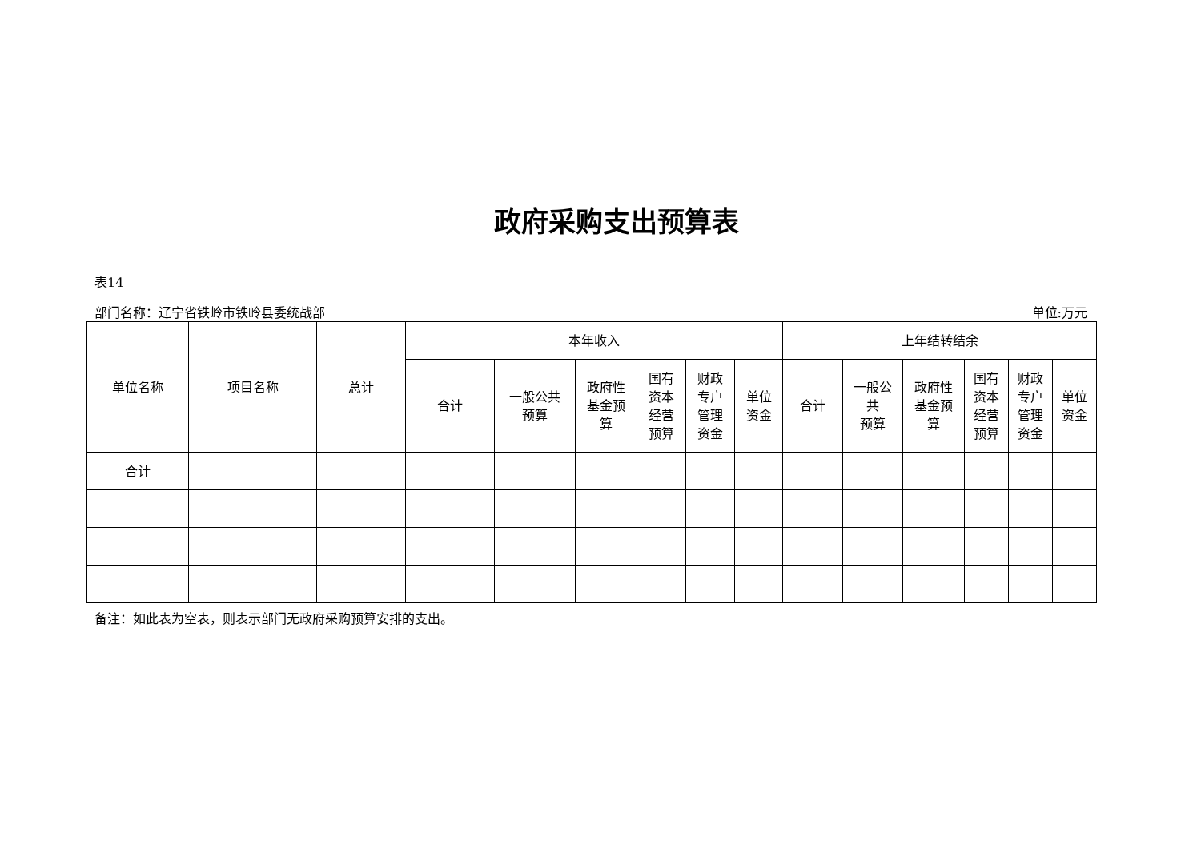政府采购支出预算表
表14
部门名称：辽宁省铁岭市铁岭县委统战部 单位:万元
| 单位名称 | 项目名称 | 总计 | 本年收入 | | | | | | 上年结转结余 | | | | | |
| --- | --- | --- | --- | --- | --- | --- | --- | --- | --- | --- | --- | --- | --- | --- |
| | | | 合计 | 一般公共 预算 | 政府性 基金预 算 | 国有 资本 经营 预算 | 财政 专户 管理 资金 | 单位 资金 | 合计 | 一般公 共 预算 | 政府性 基金预 算 | 国有 资本 经营 预算 | 财政 专户 管理 资金 | 单位 资金 |
| 合计 | | | | | | | | | | | | | | |
备注：如此表为空表，则表示部门无政府采购预算安排的支出。